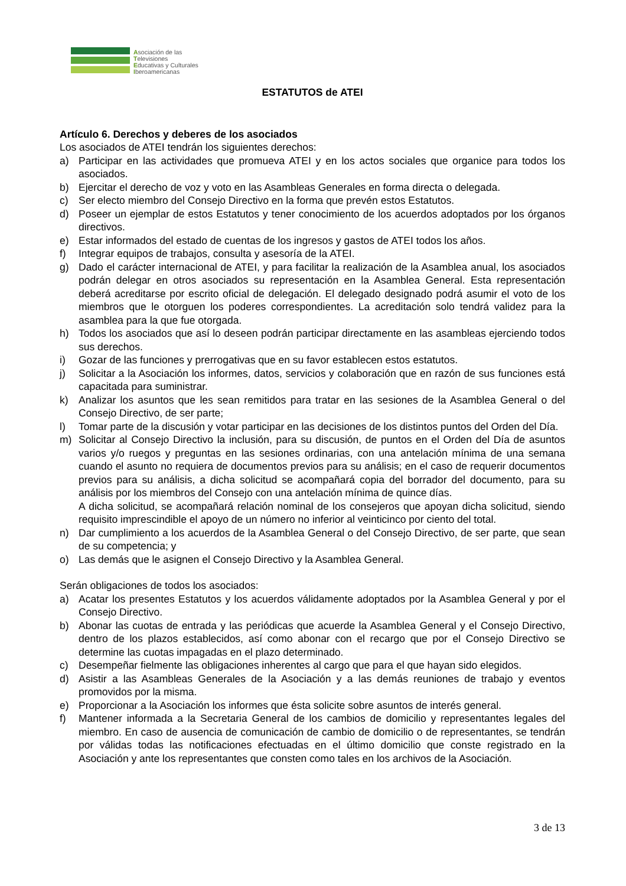Asociación de las
Televisiones
Educativas y Culturales
Iberoamericanas
ESTATUTOS de ATEI
Artículo 6. Derechos y deberes de los asociados
Los asociados de ATEI tendrán los siguientes derechos:
a) Participar en las actividades que promueva ATEI y en los actos sociales que organice para todos los asociados.
b) Ejercitar el derecho de voz y voto en las Asambleas Generales en forma directa o delegada.
c) Ser electo miembro del Consejo Directivo en la forma que prevén estos Estatutos.
d) Poseer un ejemplar de estos Estatutos y tener conocimiento de los acuerdos adoptados por los órganos directivos.
e) Estar informados del estado de cuentas de los ingresos y gastos de ATEI todos los años.
f) Integrar equipos de trabajos, consulta y asesoría de la ATEI.
g) Dado el carácter internacional de ATEI, y para facilitar la realización de la Asamblea anual, los asociados podrán delegar en otros asociados su representación en la Asamblea General. Esta representación deberá acreditarse por escrito oficial de delegación. El delegado designado podrá asumir el voto de los miembros que le otorguen los poderes correspondientes. La acreditación solo tendrá validez para la asamblea para la que fue otorgada.
h) Todos los asociados que así lo deseen podrán participar directamente en las asambleas ejerciendo todos sus derechos.
i) Gozar de las funciones y prerrogativas que en su favor establecen estos estatutos.
j) Solicitar a la Asociación los informes, datos, servicios y colaboración que en razón de sus funciones está capacitada para suministrar.
k) Analizar los asuntos que les sean remitidos para tratar en las sesiones de la Asamblea General o del Consejo Directivo, de ser parte;
l) Tomar parte de la discusión y votar participar en las decisiones de los distintos puntos del Orden del Día.
m) Solicitar al Consejo Directivo la inclusión, para su discusión, de puntos en el Orden del Día de asuntos varios y/o ruegos y preguntas en las sesiones ordinarias, con una antelación mínima de una semana cuando el asunto no requiera de documentos previos para su análisis; en el caso de requerir documentos previos para su análisis, a dicha solicitud se acompañará copia del borrador del documento, para su análisis por los miembros del Consejo con una antelación mínima de quince días.
A dicha solicitud, se acompañará relación nominal de los consejeros que apoyan dicha solicitud, siendo requisito imprescindible el apoyo de un número no inferior al veinticinco por ciento del total.
n) Dar cumplimiento a los acuerdos de la Asamblea General o del Consejo Directivo, de ser parte, que sean de su competencia; y
o) Las demás que le asignen el Consejo Directivo y la Asamblea General.
Serán obligaciones de todos los asociados:
a) Acatar los presentes Estatutos y los acuerdos válidamente adoptados por la Asamblea General y por el Consejo Directivo.
b) Abonar las cuotas de entrada y las periódicas que acuerde la Asamblea General y el Consejo Directivo, dentro de los plazos establecidos, así como abonar con el recargo que por el Consejo Directivo se determine las cuotas impagadas en el plazo determinado.
c) Desempeñar fielmente las obligaciones inherentes al cargo que para el que hayan sido elegidos.
d) Asistir a las Asambleas Generales de la Asociación y a las demás reuniones de trabajo y eventos promovidos por la misma.
e) Proporcionar a la Asociación los informes que ésta solicite sobre asuntos de interés general.
f) Mantener informada a la Secretaria General de los cambios de domicilio y representantes legales del miembro. En caso de ausencia de comunicación de cambio de domicilio o de representantes, se tendrán por válidas todas las notificaciones efectuadas en el último domicilio que conste registrado en la Asociación y ante los representantes que consten como tales en los archivos de la Asociación.
3 de 13